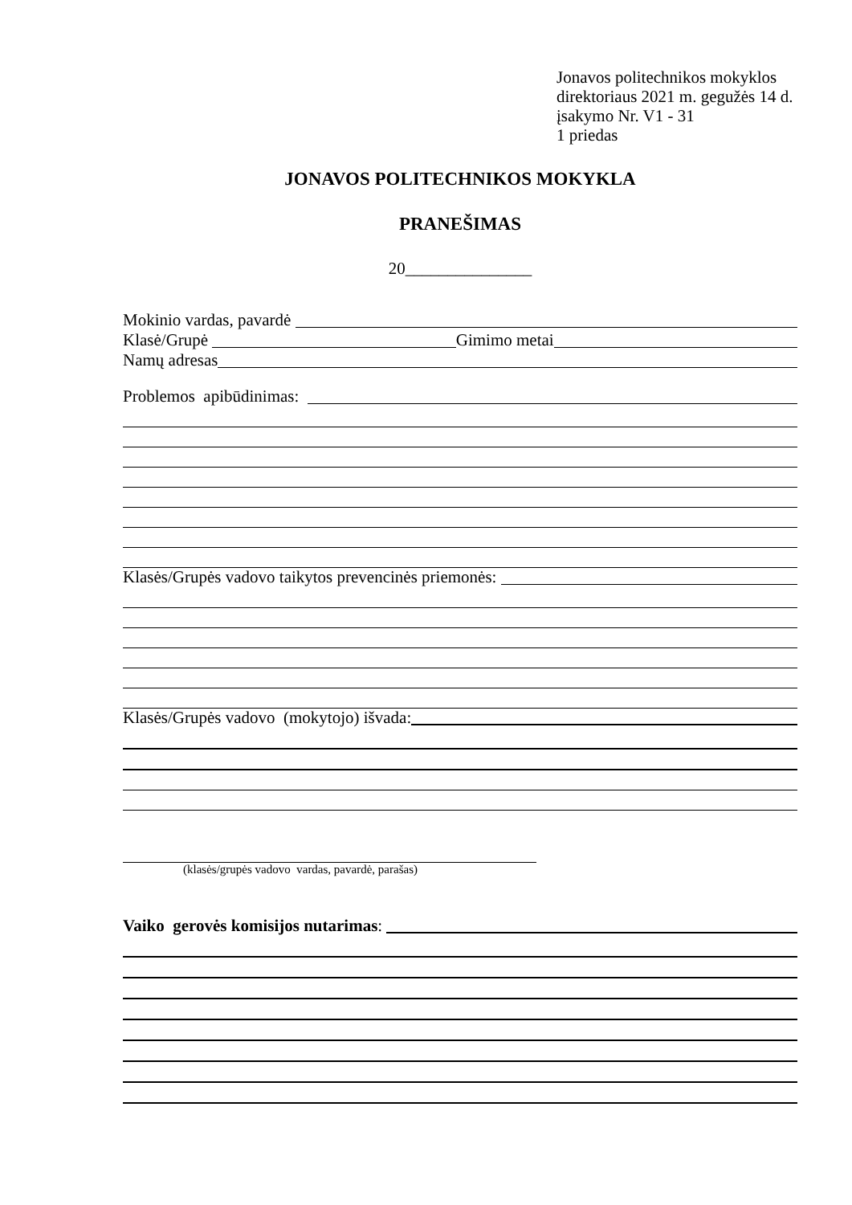Jonavos politechnikos mokyklos
direktoriaus 2021 m. gegužės 14 d.
įsakymo Nr. V1 - 31
1 priedas
JONAVOS POLITECHNIKOS MOKYKLA
PRANEŠIMAS
20_______________
Mokinio vardas, pavardė
Klasė/Grupė Gimimo metai
Namų adresas
Problemos apibūdinimas:
Klasės/Grupės vadovo taikytos prevencinės priemonės:
Klasės/Grupės vadovo (mokytojo) išvada:
(klasės/grupės vadovo vardas, pavardė, parašas)
Vaiko gerovės komisijos nutarimas: